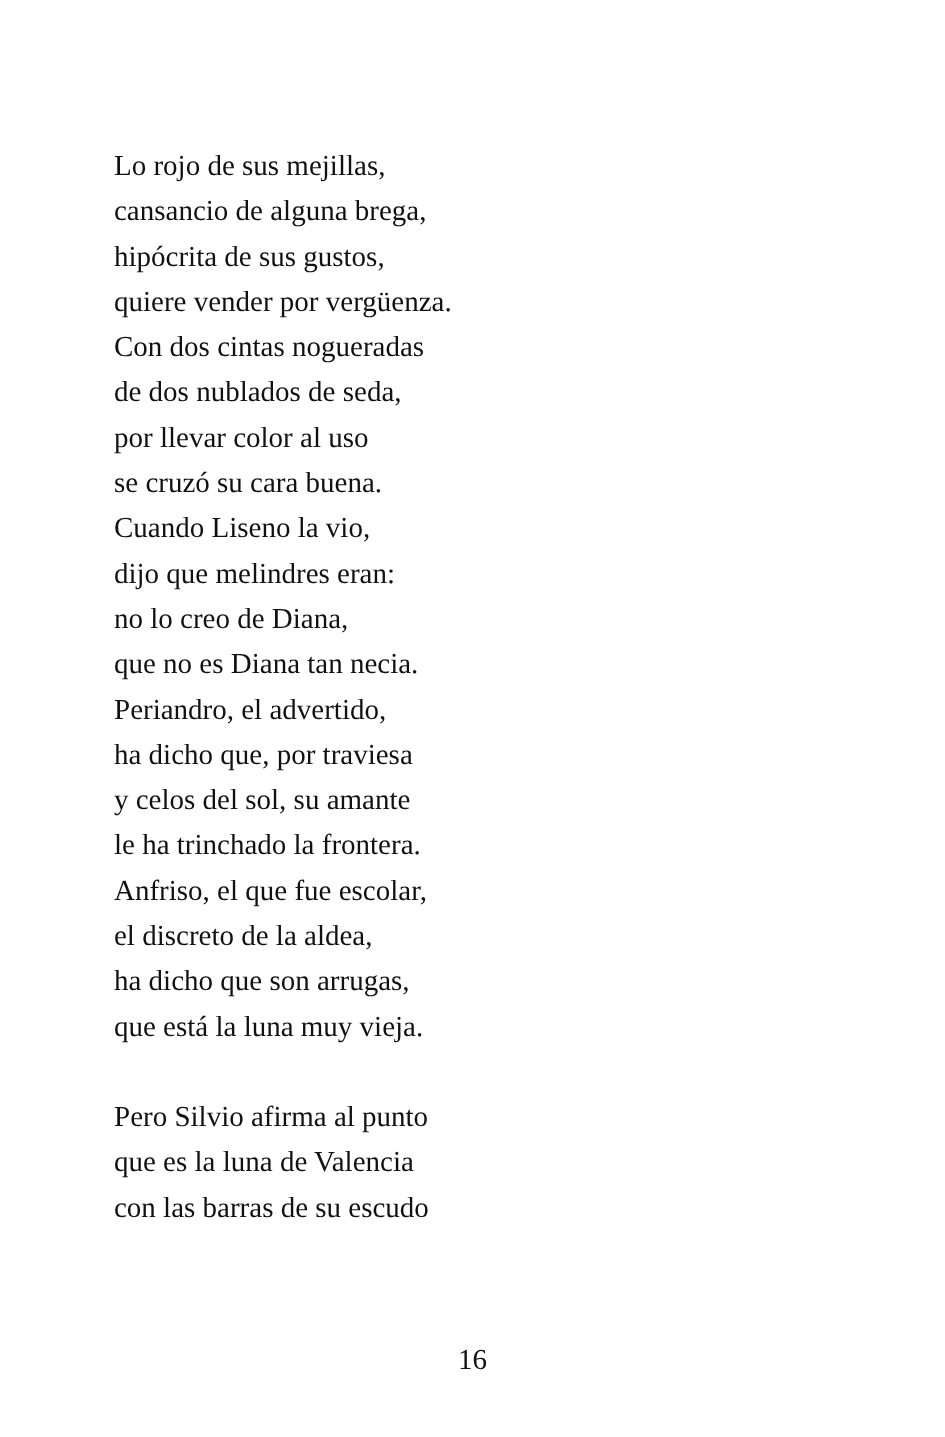Lo rojo de sus mejillas,
cansancio de alguna brega,
hipócrita de sus gustos,
quiere vender por vergüenza.
Con dos cintas nogueradas
de dos nublados de seda,
por llevar color al uso
se cruzó su cara buena.
Cuando Liseno la vio,
dijo que melindres eran:
no lo creo de Diana,
que no es Diana tan necia.
Periandro, el advertido,
ha dicho que, por traviesa
y celos del sol, su amante
le ha trinchado la frontera.
Anfriso, el que fue escolar,
el discreto de la aldea,
ha dicho que son arrugas,
que está la luna muy vieja.
Pero Silvio afirma al punto
que es la luna de Valencia
con las barras de su escudo
16